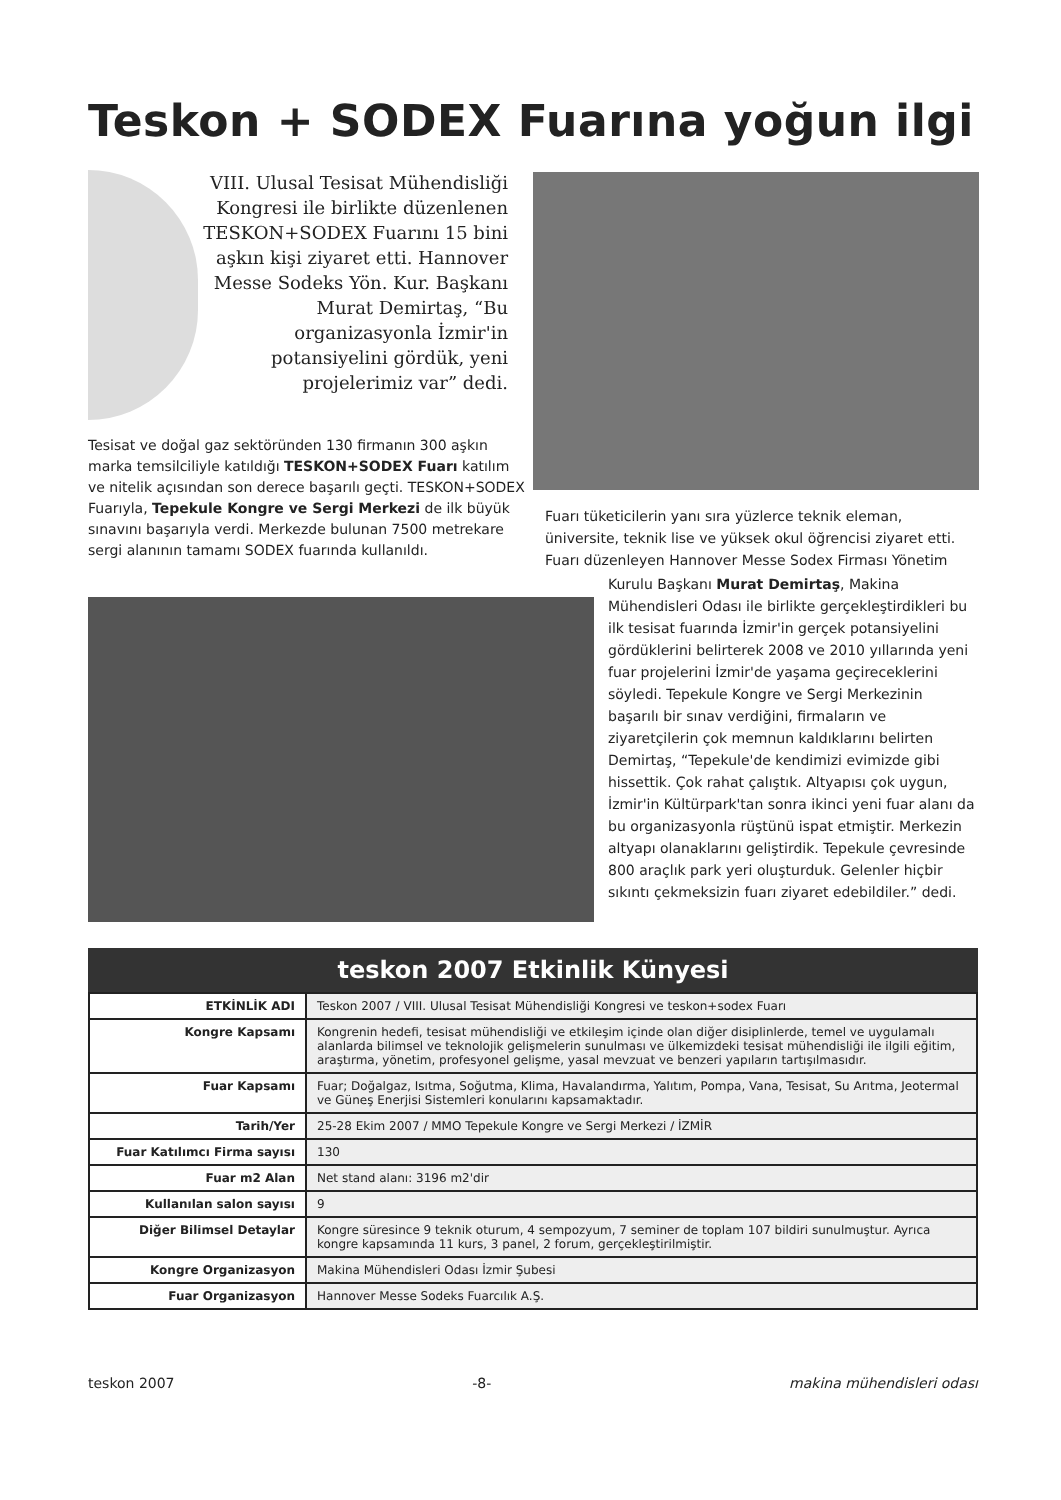Teskon + SODEX Fuarına yoğun ilgi
VIII. Ulusal Tesisat Mühendisliği Kongresi ile birlikte düzenlenen TESKON+SODEX Fuarını 15 bini aşkın kişi ziyaret etti. Hannover Messe Sodeks Yön. Kur. Başkanı Murat Demirtaş, “Bu organizasyonla İzmir'in potansiyelini gördük, yeni projelerimiz var” dedi.
Tesisat ve doğal gaz sektöründen 130 firmanın 300 aşkın marka temsilciliyle katıldığı TESKON+SODEX Fuarı katılım ve nitelik açısından son derece başarılı geçti. TESKON+SODEX Fuarıyla, Tepekule Kongre ve Sergi Merkezi de ilk büyük sınavını başarıyla verdi. Merkezde bulunan 7500 metrekare sergi alanının tamamı SODEX fuarında kullanıldı.
Fuarı tüketicilerin yanı sıra yüzlerce teknik eleman, üniversite, teknik lise ve yüksek okul öğrencisi ziyaret etti. Fuarı düzenleyen Hannover Messe Sodex Firması Yönetim
Kurulu Başkanı Murat Demirtaş, Makina Mühendisleri Odası ile birlikte gerçekleştirdikleri bu ilk tesisat fuarında İzmir'in gerçek potansiyelini gördüklerini belirterek 2008 ve 2010 yıllarında yeni fuar projelerini İzmir'de yaşama geçireceklerini söyledi. Tepekule Kongre ve Sergi Merkezinin başarılı bir sınav verdiğini, firmaların ve ziyaretçilerin çok memnun kaldıklarını belirten Demirtaş, “Tepekule'de kendimizi evimizde gibi hissettik. Çok rahat çalıştık. Altyapısı çok uygun, İzmir'in Kültürpark'tan sonra ikinci yeni fuar alanı da bu organizasyonla rüştünü ispat etmiştir. Merkezin altyapı olanaklarını geliştirdik. Tepekule çevresinde 800 araçlık park yeri oluşturduk. Gelenler hiçbir sıkıntı çekmeksizin fuarı ziyaret edebildiler.” dedi.
teskon 2007 Etkinlik Künyesi
| ETKİNLİK ADI | Teskon 2007 / VIII. Ulusal Tesisat Mühendisliği Kongresi ve teskon+sodex Fuarı |
| Kongre Kapsamı | Kongrenin hedefi, tesisat mühendisliği ve etkileşim içinde olan diğer disiplinlerde, temel ve uygulamalı alanlarda bilimsel ve teknolojik gelişmelerin sunulması ve ülkemizdeki tesisat mühendisliği ile ilgili eğitim, araştırma, yönetim, profesyonel gelişme, yasal mevzuat ve benzeri yapıların tartışılmasıdır. |
| Fuar Kapsamı | Fuar; Doğalgaz, Isıtma, Soğutma, Klima, Havalandırma, Yalıtım, Pompa, Vana, Tesisat, Su Arıtma, Jeotermal ve Güneş Enerjisi Sistemleri konularını kapsamaktadır. |
| Tarih/Yer | 25-28 Ekim 2007 / MMO Tepekule Kongre ve Sergi Merkezi / İZMİR |
| Fuar Katılımcı Firma sayısı | 130 |
| Fuar m2 Alan | Net stand alanı: 3196 m2'dir |
| Kullanılan salon sayısı | 9 |
| Diğer Bilimsel Detaylar | Kongre süresince 9 teknik oturum, 4 sempozyum, 7 seminer de toplam 107 bildiri sunulmuştur. Ayrıca kongre kapsamında 11 kurs, 3 panel, 2 forum, gerçekleştirilmiştir. |
| Kongre Organizasyon | Makina Mühendisleri Odası İzmir Şubesi |
| Fuar Organizasyon | Hannover Messe Sodeks Fuarcılık A.Ş. |
teskon 2007 -8- makina mühendisleri odası